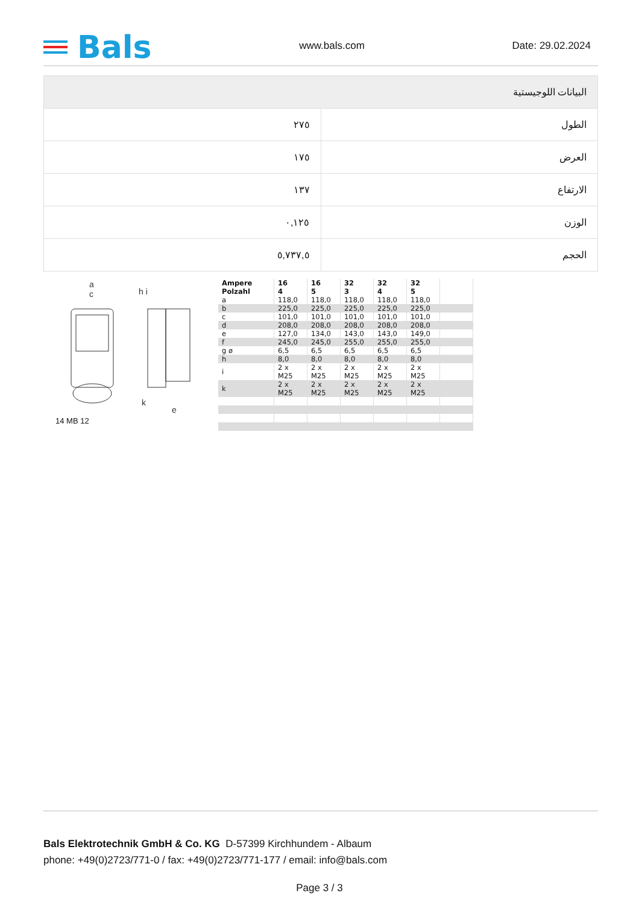Bals
www.bals.com
Date: 29.02.2024
| البيانات اللوجيستية | |
| --- | --- |
| الطول | ٢٧٥ |
| العرض | ١٧٥ |
| الارتفاع | ١٣٧ |
| الوزن | ٠,١٢٥ |
| الحجم | ٥,٧٣٧,٥ |
a
c
h i
k
e
14 MB 12
| Ampere Polzahl | 16 4 | 16 5 | 32 3 | 32 4 | 32 5 | |
| a | 118,0 | 118,0 | 118,0 | 118,0 | 118,0 | |
| b | 225,0 | 225,0 | 225,0 | 225,0 | 225,0 | |
| c | 101,0 | 101,0 | 101,0 | 101,0 | 101,0 | |
| d | 208,0 | 208,0 | 208,0 | 208,0 | 208,0 | |
| e | 127,0 | 134,0 | 143,0 | 143,0 | 149,0 | |
| f | 245,0 | 245,0 | 255,0 | 255,0 | 255,0 | |
| g ø | 6,5 | 6,5 | 6,5 | 6,5 | 6,5 | |
| h | 8,0 | 8,0 | 8,0 | 8,0 | 8,0 | |
| i | 2 x M25 | 2 x M25 | 2 x M25 | 2 x M25 | 2 x M25 | |
| k | 2 x M25 | 2 x M25 | 2 x M25 | 2 x M25 | 2 x M25 | |
Bals Elektrotechnik GmbH & Co. KG D-57399 Kirchhundem - Albaum
phone: +49(0)2723/771-0 / fax: +49(0)2723/771-177 / email: info@bals.com
Page 3 / 3